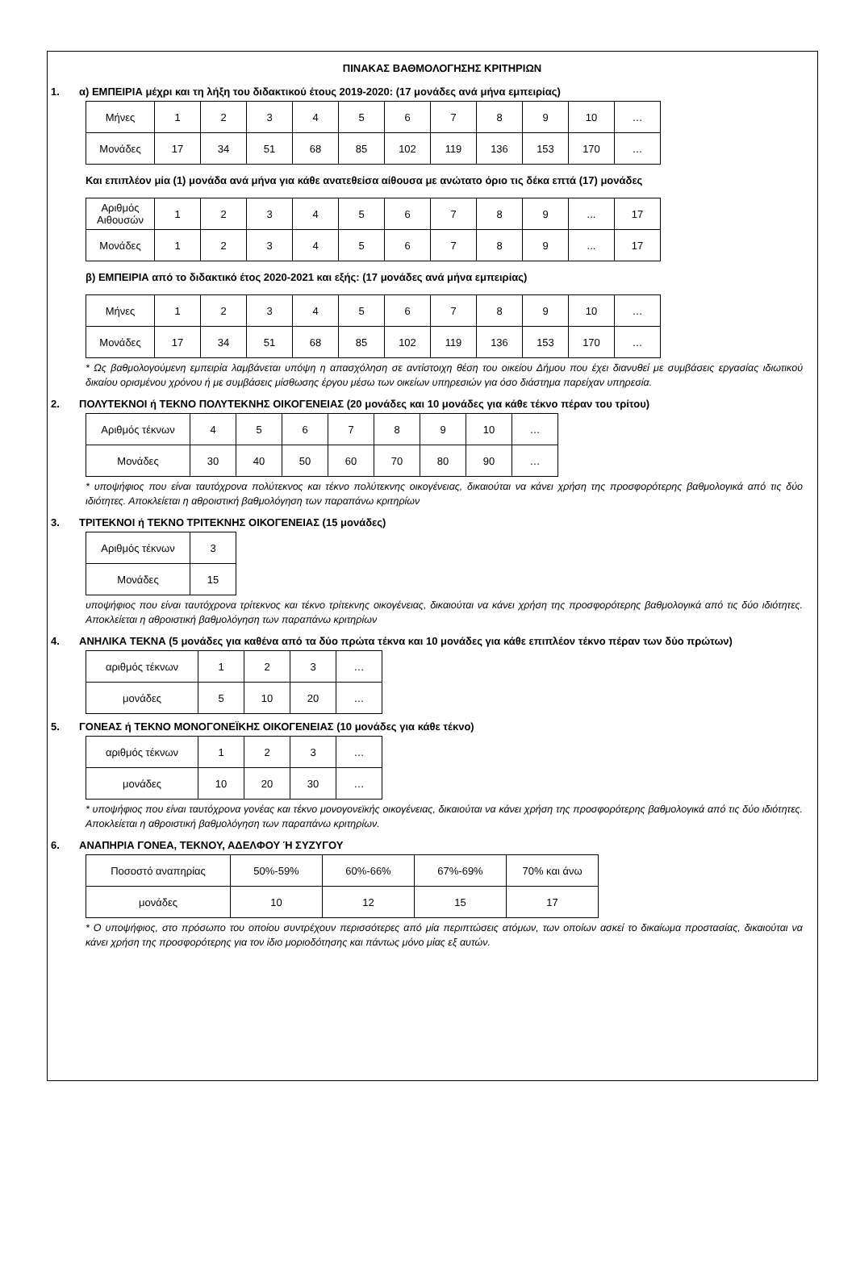ΠΙΝΑΚΑΣ ΒΑΘΜΟΛΟΓΗΣΗΣ ΚΡΙΤΗΡΙΩΝ
1. α) ΕΜΠΕΙΡΙΑ μέχρι και τη λήξη του διδακτικού έτους 2019-2020: (17 μονάδες ανά μήνα εμπειρίας)
| Μήνες | 1 | 2 | 3 | 4 | 5 | 6 | 7 | 8 | 9 | 10 | … |
| Μονάδες | 17 | 34 | 51 | 68 | 85 | 102 | 119 | 136 | 153 | 170 | … |
Και επιπλέον μία (1) μονάδα ανά μήνα για κάθε ανατεθείσα αίθουσα με ανώτατο όριο τις δέκα επτά (17) μονάδες
| Αριθμός Αιθουσών | 1 | 2 | 3 | 4 | 5 | 6 | 7 | 8 | 9 | ... | 17 |
| Μονάδες | 1 | 2 | 3 | 4 | 5 | 6 | 7 | 8 | 9 | ... | 17 |
β) ΕΜΠΕΙΡΙΑ από το διδακτικό έτος 2020-2021 και εξής: (17 μονάδες ανά μήνα εμπειρίας)
| Μήνες | 1 | 2 | 3 | 4 | 5 | 6 | 7 | 8 | 9 | 10 | … |
| Μονάδες | 17 | 34 | 51 | 68 | 85 | 102 | 119 | 136 | 153 | 170 | … |
* Ως βαθμολογούμενη εμπειρία λαμβάνεται υπόψη η απασχόληση σε αντίστοιχη θέση του οικείου Δήμου που έχει διανυθεί με συμβάσεις εργασίας ιδιωτικού δικαίου ορισμένου χρόνου ή με συμβάσεις μίσθωσης έργου μέσω των οικείων υπηρεσιών για όσο διάστημα παρείχαν υπηρεσία.
2. ΠΟΛΥΤΕΚΝΟΙ ή ΤΕΚΝΟ ΠΟΛΥΤΕΚΝΗΣ ΟΙΚΟΓΕΝΕΙΑΣ (20 μονάδες και 10 μονάδες για κάθε τέκνο πέραν του τρίτου)
| Αριθμός τέκνων | 4 | 5 | 6 | 7 | 8 | 9 | 10 | … |
| Μονάδες | 30 | 40 | 50 | 60 | 70 | 80 | 90 | … |
* υποψήφιος που είναι ταυτόχρονα πολύτεκνος και τέκνο πολύτεκνης οικογένειας, δικαιούται να κάνει χρήση της προσφορότερης βαθμολογικά από τις δύο ιδιότητες. Αποκλείεται η αθροιστική βαθμολόγηση των παραπάνω κριτηρίων
3. ΤΡΙΤΕΚΝΟΙ ή ΤΕΚΝΟ ΤΡΙΤΕΚΝΗΣ ΟΙΚΟΓΕΝΕΙΑΣ (15 μονάδες)
| Αριθμός τέκνων | 3 |
| Μονάδες | 15 |
υποψήφιος που είναι ταυτόχρονα τρίτεκνος και τέκνο τρίτεκνης οικογένειας, δικαιούται να κάνει χρήση της προσφορότερης βαθμολογικά από τις δύο ιδιότητες. Αποκλείεται η αθροιστική βαθμολόγηση των παραπάνω κριτηρίων
4. ΑΝΗΛΙΚΑ ΤΕΚΝΑ (5 μονάδες για καθένα από τα δύο πρώτα τέκνα και 10 μονάδες για κάθε επιπλέον τέκνο πέραν των δύο πρώτων)
| αριθμός τέκνων | 1 | 2 | 3 | … |
| μονάδες | 5 | 10 | 20 | … |
5. ΓΟΝΕΑΣ ή ΤΕΚΝΟ ΜΟΝΟΓΟΝΕΪΚΗΣ ΟΙΚΟΓΕΝΕΙΑΣ (10 μονάδες για κάθε τέκνο)
| αριθμός τέκνων | 1 | 2 | 3 | … |
| μονάδες | 10 | 20 | 30 | … |
* υποψήφιος που είναι ταυτόχρονα γονέας και τέκνο μονογονεϊκής οικογένειας, δικαιούται να κάνει χρήση της προσφορότερης βαθμολογικά από τις δύο ιδιότητες. Αποκλείεται η αθροιστική βαθμολόγηση των παραπάνω κριτηρίων.
6. ΑΝΑΠΗΡΙΑ ΓΟΝΕΑ, ΤΕΚΝΟΥ, ΑΔΕΛΦΟΥ Ή ΣΥΖΥΓΟΥ
| Ποσοστό αναπηρίας | 50%-59% | 60%-66% | 67%-69% | 70% και άνω |
| μονάδες | 10 | 12 | 15 | 17 |
* Ο υποψήφιος, στο πρόσωπο του οποίου συντρέχουν περισσότερες από μία περιπτώσεις ατόμων, των οποίων ασκεί το δικαίωμα προστασίας, δικαιούται να κάνει χρήση της προσφορότερης για τον ίδιο μοριοδότησης και πάντως μόνο μίας εξ αυτών.